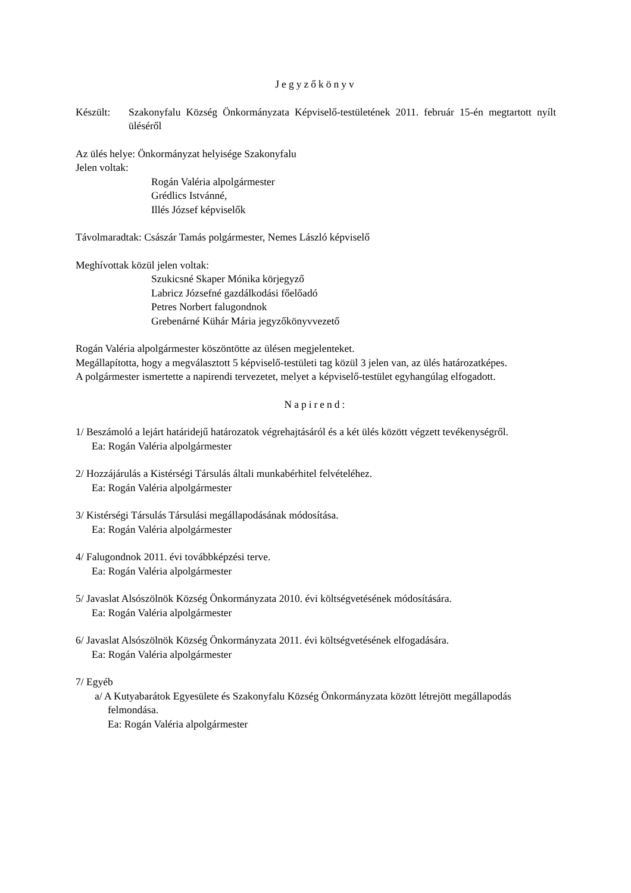Jegyzőkönyv
Készült: Szakonyfalu Község Önkormányzata Képviselő-testületének 2011. február 15-én megtartott nyílt üléséről
Az ülés helye: Önkormányzat helyisége Szakonyfalu
Jelen voltak:
Rogán Valéria alpolgármester
Grédlics Istvánné,
Illés József képviselők
Távolmaradtak: Császár Tamás polgármester, Nemes László képviselő
Meghívottak közül jelen voltak:
Szukicsné Skaper Mónika körjegyző
Labricz Józsefné gazdálkodási főelőadó
Petres Norbert falugondnok
Grebenárné Kühár Mária jegyzőkönyvvezető
Rogán Valéria alpolgármester köszöntötte az ülésen megjelenteket.
Megállapította, hogy a megválasztott 5 képviselő-testületi tag közül 3 jelen van, az ülés határozatképes.
A polgármester ismertette a napirendi tervezetet, melyet a képviselő-testület egyhangúlag elfogadott.
Napirend:
1/ Beszámoló a lejárt határidejű határozatok végrehajtásáról és a két ülés között végzett tevékenységről.
Ea: Rogán Valéria alpolgármester
2/ Hozzájárulás a Kistérségi Társulás általi munkabérhitel felvételéhez.
Ea: Rogán Valéria alpolgármester
3/ Kistérségi Társulás Társulási megállapodásának módosítása.
Ea: Rogán Valéria alpolgármester
4/ Falugondnok 2011. évi továbbképzési terve.
Ea: Rogán Valéria alpolgármester
5/ Javaslat Alsószölnök Község Önkormányzata 2010. évi költségvetésének módosítására.
Ea: Rogán Valéria alpolgármester
6/ Javaslat Alsószölnök Község Önkormányzata 2011. évi költségvetésének elfogadására.
Ea: Rogán Valéria alpolgármester
7/ Egyéb
a/ A Kutyabarátok Egyesülete és Szakonyfalu Község Önkormányzata között létrejött megállapodás felmondása.
Ea: Rogán Valéria alpolgármester